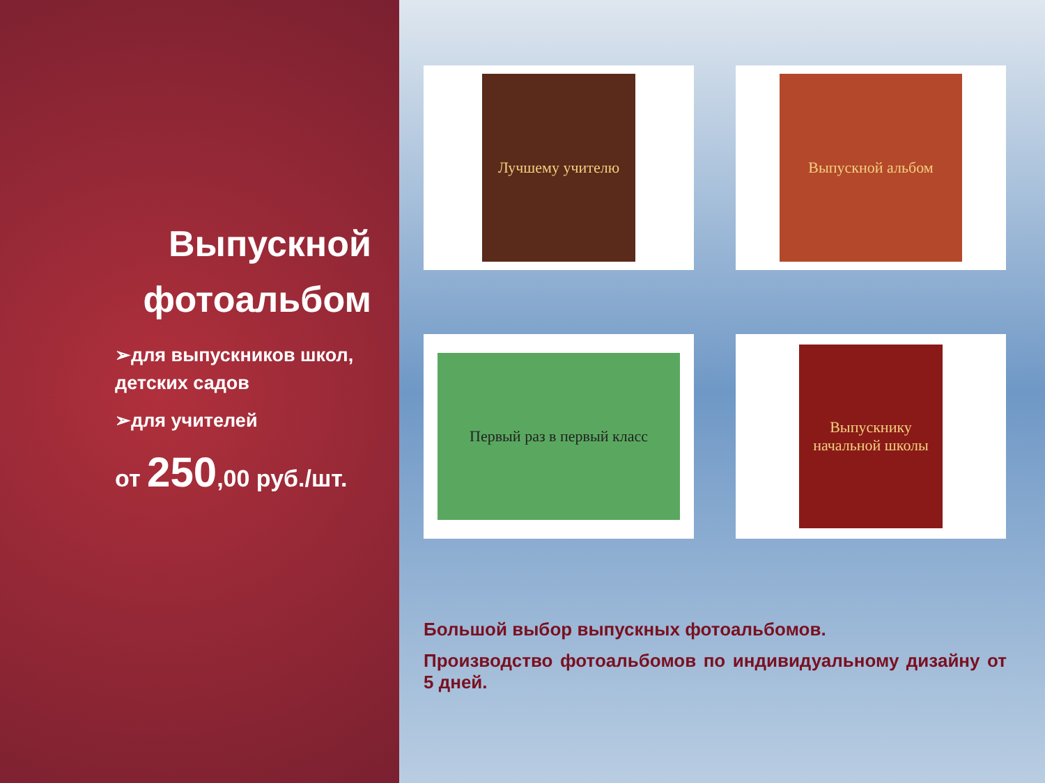Выпускной фотоальбом
➢для выпускников школ, детских садов
➢для учителей
от 250,00 руб./шт.
Лучшему учителю
Выпускной альбом
Первый раз в первый класс
Выпускнику начальной школы
Большой выбор выпускных фотоальбомов.
Производство фотоальбомов по индивидуальному дизайну от 5 дней.